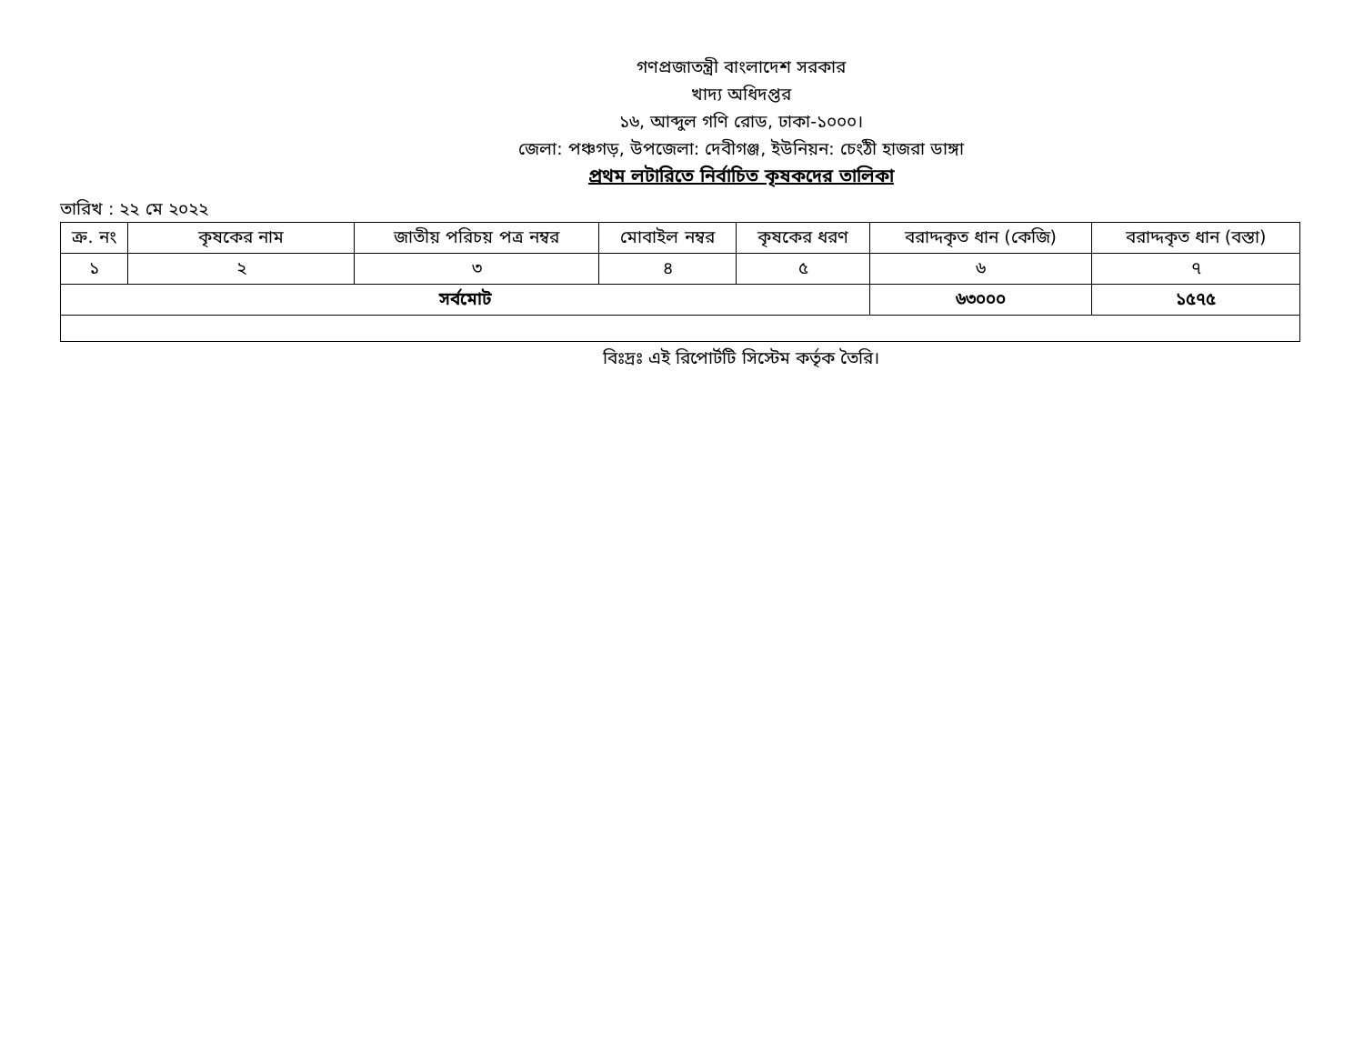গণপ্রজাতন্ত্রী বাংলাদেশ সরকার
খাদ্য অধিদপ্তর
১৬, আব্দুল গণি রোড, ঢাকা-১০০০।
জেলা: পঞ্চগড়, উপজেলা: দেবীগঞ্জ, ইউনিয়ন: চেংঠী হাজরা ডাঙ্গা
প্রথম লটারিতে নির্বাচিত কৃষকদের তালিকা
তারিখ : ২২ মে ২০২২
| ক্র. নং | কৃষকের নাম | জাতীয় পরিচয় পত্র নম্বর | মোবাইল নম্বর | কৃষকের ধরণ | বরাদ্দকৃত ধান (কেজি) | বরাদ্দকৃত ধান (বস্তা) |
| --- | --- | --- | --- | --- | --- | --- |
| ১ | ২ | ৩ | ৪ | ৫ | ৬ | ৭ |
| সর্বমোট | | | | | ৬৩০০০ | ১৫৭৫ |
বিঃদ্রঃ এই রিপোর্টটি সিস্টেম কর্তৃক তৈরি।